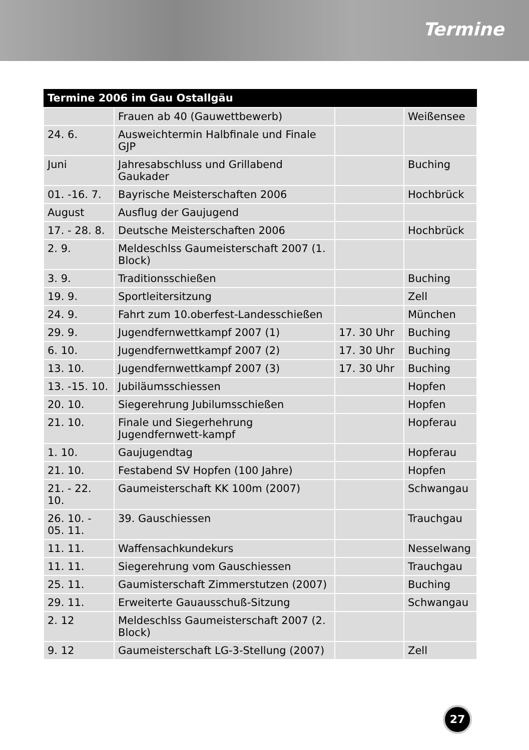Termine
| Termine 2006 im Gau Ostallgäu | | | |
| --- | --- | --- | --- |
| | Frauen ab 40 (Gauwettbewerb) | | Weißensee |
| 24. 6. | Ausweichtermin Halbfinale und Finale GJP | | |
| Juni | Jahresabschluss und Grillabend Gaukader | | Buching |
| 01. -16. 7. | Bayrische Meisterschaften 2006 | | Hochbrück |
| August | Ausflug der Gaujugend | | |
| 17. - 28. 8. | Deutsche Meisterschaften 2006 | | Hochbrück |
| 2. 9. | Meldeschlss Gaumeisterschaft 2007 (1. Block) | | |
| 3. 9. | Traditionsschießen | | Buching |
| 19. 9. | Sportleitersitzung | | Zell |
| 24. 9. | Fahrt zum 10.oberfest-Landesschießen | | München |
| 29. 9. | Jugendfernwettkampf 2007 (1) | 17. 30 Uhr | Buching |
| 6. 10. | Jugendfernwettkampf 2007 (2) | 17. 30 Uhr | Buching |
| 13. 10. | Jugendfernwettkampf 2007 (3) | 17. 30 Uhr | Buching |
| 13. -15. 10. | Jubiläumsschiessen | | Hopfen |
| 20. 10. | Siegerehrung Jubilumsschießen | | Hopfen |
| 21. 10. | Finale und Siegerhehrung Jugendfernwett-kampf | | Hopferau |
| 1. 10. | Gaujugendtag | | Hopferau |
| 21. 10. | Festabend SV Hopfen (100 Jahre) | | Hopfen |
| 21. - 22. 10. | Gaumeisterschaft KK 100m (2007) | | Schwangau |
| 26. 10. - 05. 11. | 39. Gauschiessen | | Trauchgau |
| 11. 11. | Waffensachkundekurs | | Nesselwang |
| 11. 11. | Siegerehrung vom Gauschiessen | | Trauchgau |
| 25. 11. | Gaumisterschaft Zimmerstutzen (2007) | | Buching |
| 29. 11. | Erweiterte Gauausschuß-Sitzung | | Schwangau |
| 2. 12 | Meldeschlss Gaumeisterschaft 2007 (2. Block) | | |
| 9. 12 | Gaumeisterschaft LG-3-Stellung (2007) | | Zell |
27